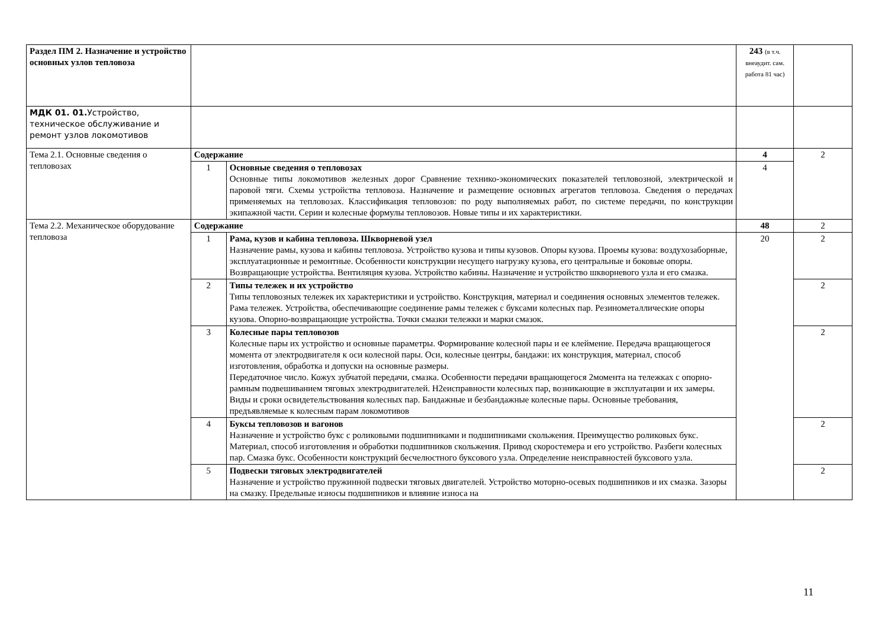| Раздел ПМ 2. Назначение и устройство основных узлов тепловоза | | | 243 (в т.ч. внеаудит. сам. работа 81 час) | |
| МДК 01. 01. Устройство, техническое обслуживание и ремонт узлов локомотивов | | | | |
| Тема 2.1. Основные сведения о тепловозах | Содержание | | 4 | 2 |
| | 1 | Основные сведения о тепловозах Основные типы локомотивов железных дорог Сравнение технико-экономических показателей тепловозной, электрической и паровой тяги. Схемы устройства тепловоза. Назначение и размещение основных агрегатов тепловоза. Сведения о передачах применяемых на тепловозах. Классификация тепловозов: по роду выполняемых работ, по системе передачи, по конструкции экипажной части. Серии и колесные формулы тепловозов. Новые типы и их характеристики. | 4 | |
| Тема 2.2. Механическое оборудование тепловоза | Содержание | | 48 | 2 |
| | 1 | Рама, кузов и кабина тепловоза. Шкворневой узел Назначение рамы, кузова и кабины тепловоза. Устройство кузова и типы кузовов. Опоры кузова. Проемы кузова: воздухозаборные, эксплуатационные и ремонтные. Особенности конструкции несущего нагрузку кузова, его центральные и боковые опоры. Возвращающие устройства. Вентиляция кузова. Устройство кабины. Назначение и устройство шкворневого узла и его смазка. | 20 | 2 |
| | 2 | Типы тележек и их устройство Типы тепловозных тележек их характеристики и устройство. Конструкция, материал и соединения основных элементов тележек. Рама тележек. Устройства, обеспечивающие соединение рамы тележек с буксами колесных пар. Резинометаллические опоры кузова. Опорно-возвращающие устройства. Точки смазки тележки и марки смазок. | | 2 |
| | 3 | Колесные пары тепловозов Колесные пары их устройство и основные параметры. Формирование колесной пары и ее клеймение. Передача вращающегося момента от электродвигателя к оси колесной пары. Оси, колесные центры, бандажи: их конструкция, материал, способ изготовления, обработка и допуски на основные размеры. Передаточное число. Кожух зубчатой передачи, смазка. Особенности передачи вращающегося 2момента на тележках с опорно-рамным подвешиванием тяговых электродвигателей. Н2еисправности колесных пар, возникающие в эксплуатации и их замеры. Виды и сроки освидетельствования колесных пар. Бандажные и безбандажные колесные пары. Основные требования, предъявляемые к колесным парам локомотивов | | 2 |
| | 4 | Буксы тепловозов и вагонов Назначение и устройство букс с роликовыми подшипниками и подшипниками скольжения. Преимущество роликовых букс. Материал, способ изготовления и обработки подшипников скольжения. Привод скоростемера и его устройство. Разбеги колесных пар. Смазка букс. Особенности конструкций бесчелюстного буксового узла. Определение неисправностей буксового узла. | | 2 |
| | 5 | Подвески тяговых электродвигателей Назначение и устройство пружинной подвески тяговых двигателей. Устройство моторно-осевых подшипников и их смазка. Зазоры на смазку. Предельные износы подшипников и влияние износа на | | 2 |
11